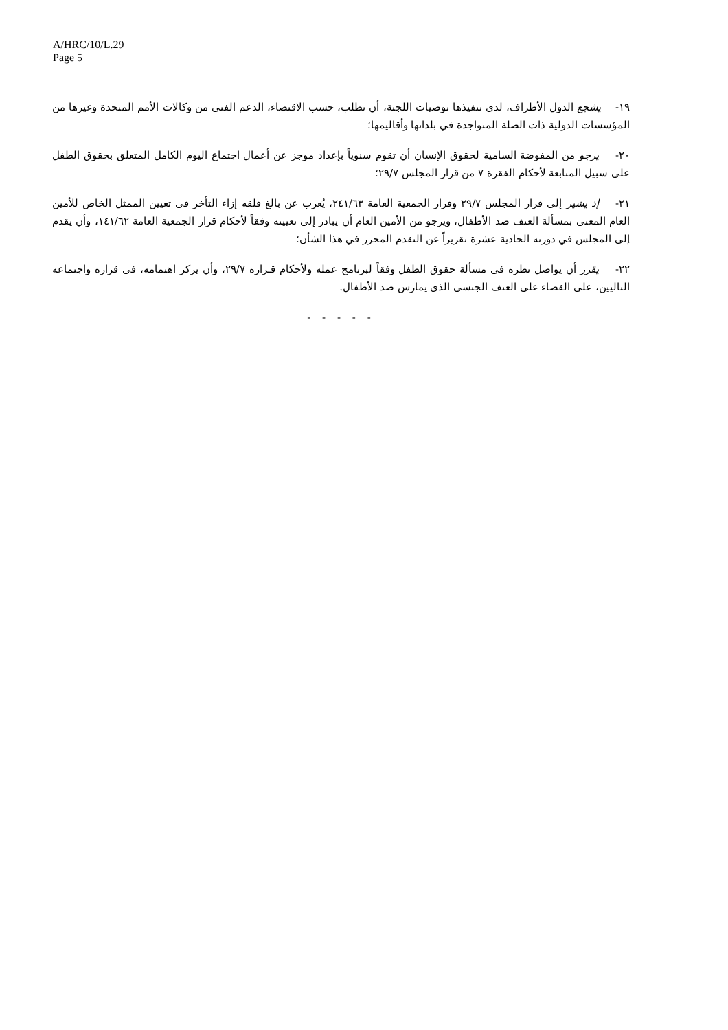A/HRC/10/L.29
Page 5
١٩- يشجع الدول الأطراف، لدى تنفيذها توصيات اللجنة، أن تطلب، حسب الاقتضاء، الدعم الفني من وكالات الأمم المتحدة وغيرها من المؤسسات الدولية ذات الصلة المتواجدة في بلدانها وأقاليمها؛
٢٠- يرجو من المفوضة السامية لحقوق الإنسان أن تقوم سنوياً بإعداد موجز عن أعمال اجتماع اليوم الكامل المتعلق بحقوق الطفل على سبيل المتابعة لأحكام الفقرة ٧ من قرار المجلس ٢٩/٧؛
٢١- إذ يشير إلى قرار المجلس ٢٩/٧ وقرار الجمعية العامة ٢٤١/٦٣، يُعرب عن بالغ قلقه إزاء التأخر في تعيين الممثل الخاص للأمين العام المعني بمسألة العنف ضد الأطفال، ويرجو من الأمين العام أن يبادر إلى تعيينه وفقاً لأحكام قرار الجمعية العامة ١٤١/٦٢، وأن يقدم إلى المجلس في دورته الحادية عشرة تقريراً عن التقدم المحرز في هذا الشأن؛
٢٢- يقرر أن يواصل نظره في مسألة حقوق الطفل وفقاً لبرنامج عمله ولأحكام قـراره ٢٩/٧، وأن يركز اهتمامه، في قراره واجتماعه التاليين، على القضاء على العنف الجنسي الذي يمارس ضد الأطفال.
- - - - -